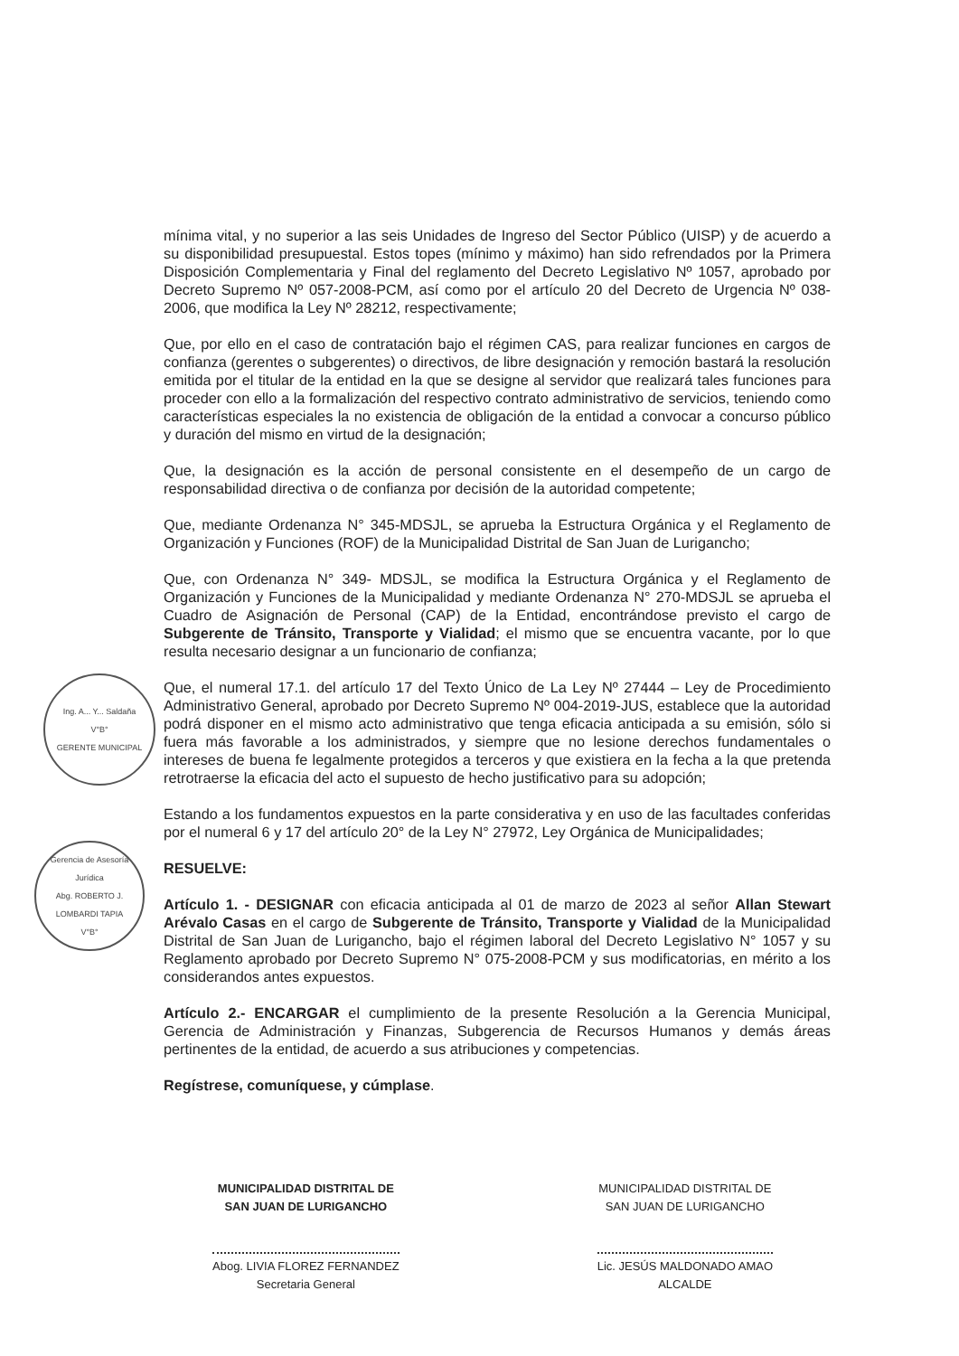Ing. A... Y... Saldaña
V°B°
GERENTE MUNICIPAL
Gerencia de Asesoría Jurídica
Abg. ROBERTO J. LOMBARDI TAPIA
V°B°
mínima vital, y no superior a las seis Unidades de Ingreso del Sector Público (UISP) y de acuerdo a su disponibilidad presupuestal. Estos topes (mínimo y máximo) han sido refrendados por la Primera Disposición Complementaria y Final del reglamento del Decreto Legislativo Nº 1057, aprobado por Decreto Supremo Nº 057-2008-PCM, así como por el artículo 20 del Decreto de Urgencia Nº 038-2006, que modifica la Ley Nº 28212, respectivamente;
Que, por ello en el caso de contratación bajo el régimen CAS, para realizar funciones en cargos de confianza (gerentes o subgerentes) o directivos, de libre designación y remoción bastará la resolución emitida por el titular de la entidad en la que se designe al servidor que realizará tales funciones para proceder con ello a la formalización del respectivo contrato administrativo de servicios, teniendo como características especiales la no existencia de obligación de la entidad a convocar a concurso público y duración del mismo en virtud de la designación;
Que, la designación es la acción de personal consistente en el desempeño de un cargo de responsabilidad directiva o de confianza por decisión de la autoridad competente;
Que, mediante Ordenanza N° 345-MDSJL, se aprueba la Estructura Orgánica y el Reglamento de Organización y Funciones (ROF) de la Municipalidad Distrital de San Juan de Lurigancho;
Que, con Ordenanza N° 349- MDSJL, se modifica la Estructura Orgánica y el Reglamento de Organización y Funciones de la Municipalidad y mediante Ordenanza N° 270-MDSJL se aprueba el Cuadro de Asignación de Personal (CAP) de la Entidad, encontrándose previsto el cargo de Subgerente de Tránsito, Transporte y Vialidad; el mismo que se encuentra vacante, por lo que resulta necesario designar a un funcionario de confianza;
Que, el numeral 17.1. del artículo 17 del Texto Único de La Ley Nº 27444 – Ley de Procedimiento Administrativo General, aprobado por Decreto Supremo Nº 004-2019-JUS, establece que la autoridad podrá disponer en el mismo acto administrativo que tenga eficacia anticipada a su emisión, sólo si fuera más favorable a los administrados, y siempre que no lesione derechos fundamentales o intereses de buena fe legalmente protegidos a terceros y que existiera en la fecha a la que pretenda retrotraerse la eficacia del acto el supuesto de hecho justificativo para su adopción;
Estando a los fundamentos expuestos en la parte considerativa y en uso de las facultades conferidas por el numeral 6 y 17 del artículo 20° de la Ley N° 27972, Ley Orgánica de Municipalidades;
RESUELVE:
Artículo 1. - DESIGNAR con eficacia anticipada al 01 de marzo de 2023 al señor Allan Stewart Arévalo Casas en el cargo de Subgerente de Tránsito, Transporte y Vialidad de la Municipalidad Distrital de San Juan de Lurigancho, bajo el régimen laboral del Decreto Legislativo N° 1057 y su Reglamento aprobado por Decreto Supremo N° 075-2008-PCM y sus modificatorias, en mérito a los considerandos antes expuestos.
Artículo 2.- ENCARGAR el cumplimiento de la presente Resolución a la Gerencia Municipal, Gerencia de Administración y Finanzas, Subgerencia de Recursos Humanos y demás áreas pertinentes de la entidad, de acuerdo a sus atribuciones y competencias.
Regístrese, comuníquese, y cúmplase.
MUNICIPALIDAD DISTRITAL DE
SAN JUAN DE LURIGANCHO
Abog. LIVIA FLOREZ FERNANDEZ
Secretaria General
MUNICIPALIDAD DISTRITAL DE
SAN JUAN DE LURIGANCHO
Lic. JESÚS MALDONADO AMAO
ALCALDE